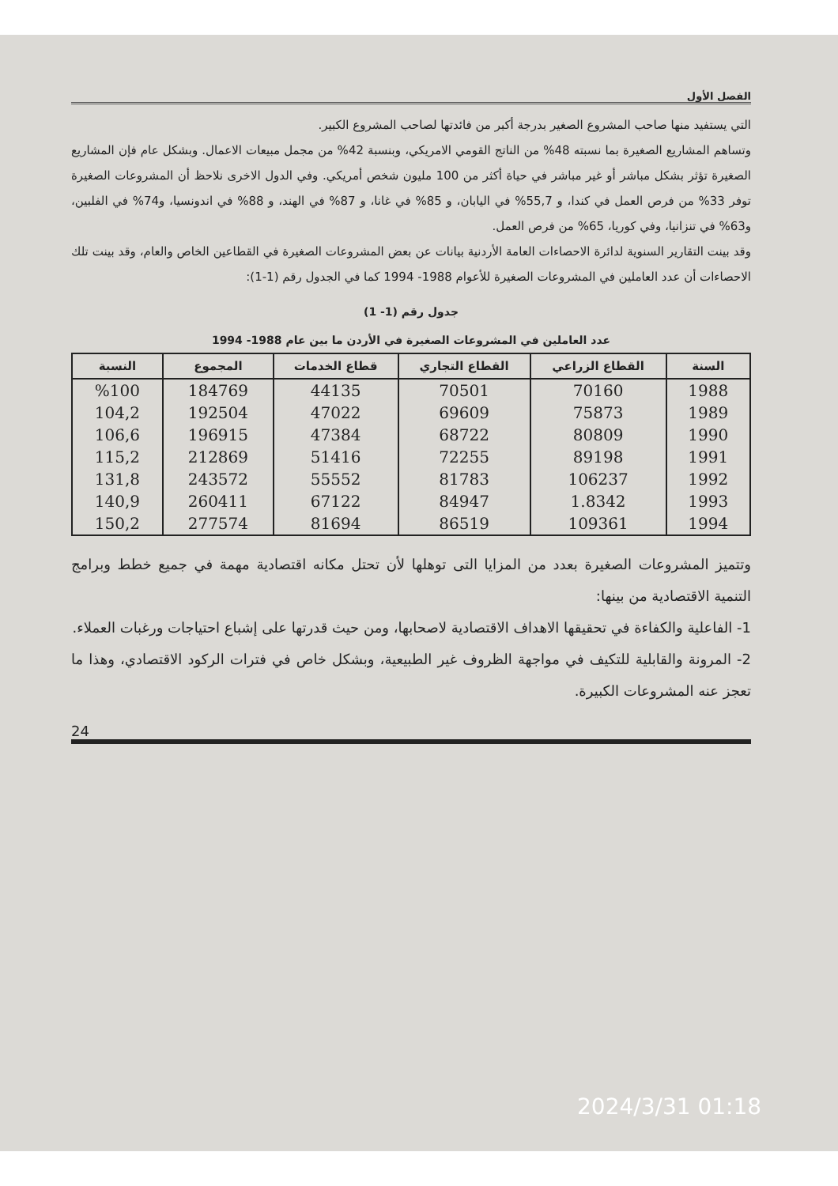الفصل الأول
التي يستفيد منها صاحب المشروع الصغير بدرجة أكبر من فائدتها لصاحب المشروع الكبير.
وتساهم المشاريع الصغيرة بما نسبته 48% من الناتج القومي الامريكي، وبنسبة 42% من مجمل مبيعات الاعمال. وبشكل عام فإن المشاريع الصغيرة تؤثر بشكل مباشر أو غير مباشر في حياة أكثر من 100 مليون شخص أمريكي. وفي الدول الاخرى نلاحظ أن المشروعات الصغيرة توفر 33% من فرص العمل في كندا، و 55,7% في اليابان، و 85% في غانا، و 87% في الهند، و 88% في اندونسيا، و74% في الفلبين، و63% في تنزانيا، وفي كوريا، 65% من فرص العمل.
وقد بينت التقارير السنوية لدائرة الاحصاءات العامة الأردنية بيانات عن بعض المشروعات الصغيرة في القطاعين الخاص والعام، وقد بينت تلك الاحصاءات أن عدد العاملين في المشروعات الصغيرة للأعوام 1988- 1994 كما في الجدول رقم (1-1):
جدول رقم (1- 1)
عدد العاملين في المشروعات الصغيرة في الأردن ما بين عام 1988- 1994
| السنة | القطاع الزراعي | القطاع التجاري | قطاع الخدمات | المجموع | النسبة |
| --- | --- | --- | --- | --- | --- |
| 1988 | 70160 | 70501 | 44135 | 184769 | %100 |
| 1989 | 75873 | 69609 | 47022 | 192504 | 104,2 |
| 1990 | 80809 | 68722 | 47384 | 196915 | 106,6 |
| 1991 | 89198 | 72255 | 51416 | 212869 | 115,2 |
| 1992 | 106237 | 81783 | 55552 | 243572 | 131,8 |
| 1993 | 1.8342 | 84947 | 67122 | 260411 | 140,9 |
| 1994 | 109361 | 86519 | 81694 | 277574 | 150,2 |
وتتميز المشروعات الصغيرة بعدد من المزايا التى توهلها لأن تحتل مكانه اقتصادية مهمة في جميع خطط وبرامج التنمية الاقتصادية من بينها:
1- الفاعلية والكفاءة في تحقيقها الاهداف الاقتصادية لاصحابها، ومن حيث قدرتها على إشباع احتياجات ورغبات العملاء.
2- المرونة والقابلية للتكيف في مواجهة الظروف غير الطبيعية، وبشكل خاص في فترات الركود الاقتصادي، وهذا ما تعجز عنه المشروعات الكبيرة.
24
2024/3/31 01:18